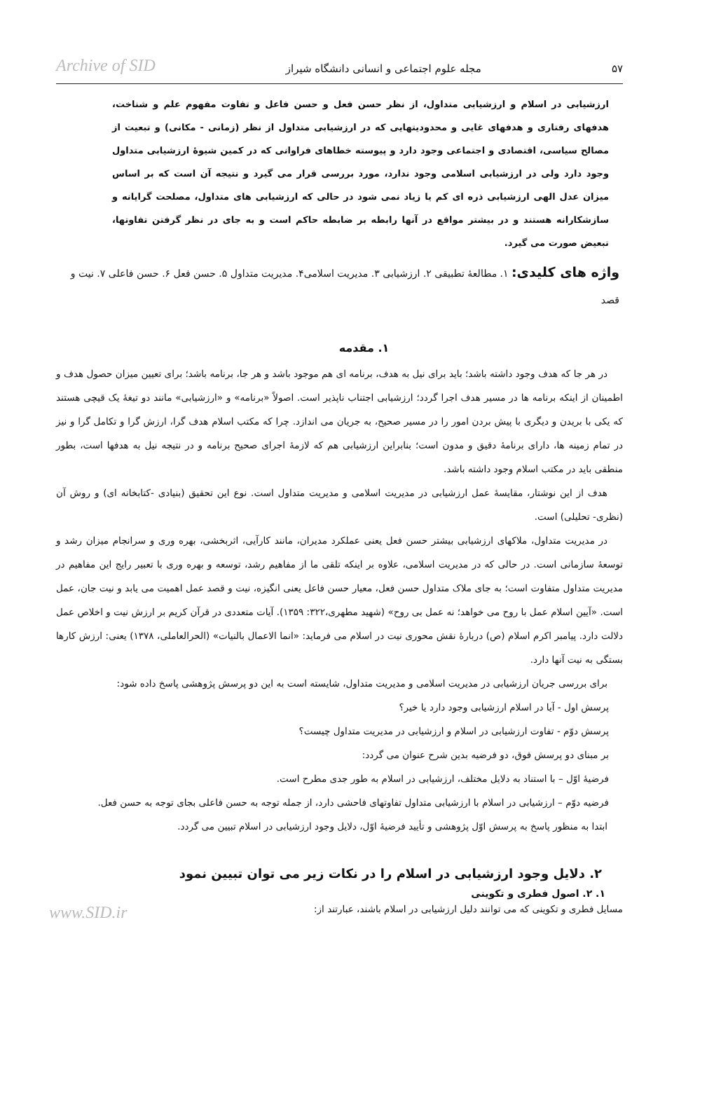۵۷ مجله علوم اجتماعی و انسانی دانشگاه شیراز Archive of SID
ارزشیابی در اسلام و ارزشیابی متداول، از نظر حسن فعل و حسن فاعل و تفاوت مفهوم علم و شناخت، هدفهای رفتاری و هدفهای غایی و محدودیتهایی که در ارزشیابی متداول از نظر (زمانی - مکانی) و تبعیت از مصالح سیاسی، اقتصادی و اجتماعی وجود دارد و پیوسته خطاهای فراوانی که در کمین شیوهٔ ارزشیابی متداول وجود دارد ولی در ارزشیابی اسلامی وجود ندارد، مورد بررسی قرار می گیرد و نتیجه آن است که بر اساس میزان عدل الهی ارزشیابی ذره ای کم یا زیاد نمی شود در حالی که ارزشیابی های متداول، مصلحت گرایانه و سازشکارانه هستند و در بیشتر مواقع در آنها رابطه بر ضابطه حاکم است و به جای در نظر گرفتن تفاوتها، تبعیض صورت می گیرد.
واژه های کلیدی: ۱. مطالعهٔ تطبیقی ۲. ارزشیابی ۳. مدیریت اسلامی۴. مدیریت متداول ۵. حسن فعل ۶. حسن فاعلی ۷. نیت و قصد
۱. مقدمه
در هر جا که هدف وجود داشته باشد؛ باید برای نیل به هدف، برنامه ای هم موجود باشد و هر جا، برنامه باشد؛ برای تعیین میزان حصول هدف و اطمینان از اینکه برنامه ها در مسیر هدف اجرا گردد؛ ارزشیابی اجتناب ناپذیر است. اصولاً «برنامه» و «ارزشیابی» مانند دو تیغهٔ یک قیچی هستند که یکی با بریدن و دیگری با پیش بردن امور را در مسیر صحیح، به جریان می اندازد. چرا که مکتب اسلام هدف گرا، ارزش گرا و تکامل گرا و نیز در تمام زمینه ها، دارای برنامهٔ دقیق و مدون است؛ بنابراین ارزشیابی هم که لازمهٔ اجرای صحیح برنامه و در نتیجه نیل به هدفها است، بطور منطقی باید در مکتب اسلام وجود داشته باشد.
هدف از این نوشتار، مقایسهٔ عمل ارزشیابی در مدیریت اسلامی و مدیریت متداول است. نوع این تحقیق (بنیادی -کتابخانه ای) و روش آن (نظری- تحلیلی) است.
در مدیریت متداول، ملاکهای ارزشیابی بیشتر حسن فعل یعنی عملکرد مدیران، مانند کارآیی، اثربخشی، بهره وری و سرانجام میزان رشد و توسعهٔ سازمانی است. در حالی که در مدیریت اسلامی، علاوه بر اینکه تلقی ما از مفاهیم رشد، توسعه و بهره وری با تعبیر رایج این مفاهیم در مدیریت متداول متفاوت است؛ به جای ملاک متداول حسن فعل، معیار حسن فاعل یعنی انگیزه، نیت و قصد عمل اهمیت می یابد و نیت جان، عمل است. «آیین اسلام عمل با روح می خواهد؛ نه عمل بی روح» (شهید مطهری،۳۲۲: ۱۳۵۹). آیات متعددی در قرآن کریم بر ارزش نیت و اخلاص عمل دلالت دارد. پیامبر اکرم اسلام (ص) دربارهٔ نقش محوری نیت در اسلام می فرماید: «انما الاعمال بالنیات» (الحرالعاملی، ۱۳۷۸) یعنی: ارزش کارها بستگی به نیت آنها دارد.
برای بررسی جریان ارزشیابی در مدیریت اسلامی و مدیریت متداول، شایسته است به این دو پرسش پژوهشی پاسخ داده شود:
پرسش اول - آیا در اسلام ارزشیابی وجود دارد یا خیر؟
پرسش دوّم - تفاوت ارزشیابی در اسلام و ارزشیابی در مدیریت متداول چیست؟
بر مبنای دو پرسش فوق، دو فرضیه بدین شرح عنوان می گردد:
فرضیهٔ اوّل – با استناد به دلایل مختلف، ارزشیابی در اسلام به طور جدی مطرح است.
فرضیه دوّم – ارزشیابی در اسلام با ارزشیابی متداول تفاوتهای فاحشی دارد، از جمله توجه به حسن فاعلی بجای توجه به حسن فعل.
ابتدا به منظور پاسخ به پرسش اوّل پژوهشی و تأیید فرضیهٔ اوّل، دلایل وجود ارزشیابی در اسلام تبیین می گردد.
۲. دلایل وجود ارزشیابی در اسلام را در نکات زیر می توان تبیین نمود
۱. ۲. اصول فطری و تکوینی
مسایل فطری و تکوینی که می توانند دلیل ارزشیابی در اسلام باشند، عبارتند از: www.SID.ir